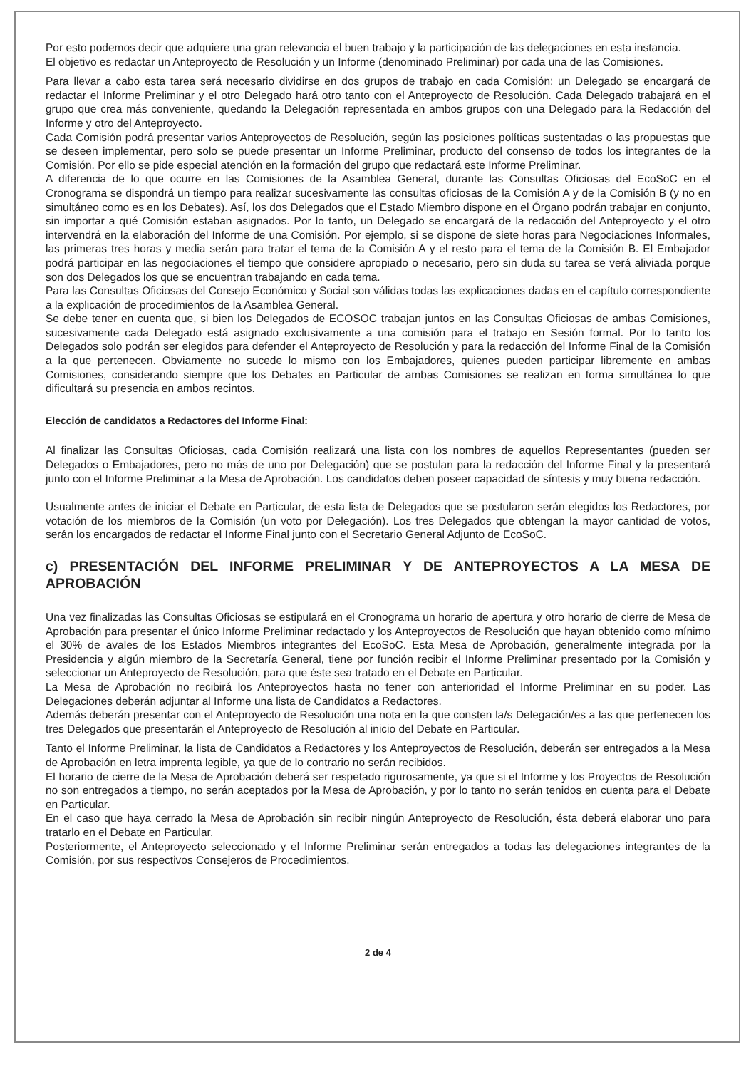Por esto podemos decir que adquiere una gran relevancia el buen trabajo y la participación de las delegaciones en esta instancia.
El objetivo es redactar un Anteproyecto de Resolución y un Informe (denominado Preliminar) por cada una de las Comisiones.
Para llevar a cabo esta tarea será necesario dividirse en dos grupos de trabajo en cada Comisión: un Delegado se encargará de redactar el Informe Preliminar y el otro Delegado hará otro tanto con el Anteproyecto de Resolución. Cada Delegado trabajará en el grupo que crea más conveniente, quedando la Delegación representada en ambos grupos con una Delegado para la Redacción del Informe y otro del Anteproyecto.
Cada Comisión podrá presentar varios Anteproyectos de Resolución, según las posiciones políticas sustentadas o las propuestas que se deseen implementar, pero solo se puede presentar un Informe Preliminar, producto del consenso de todos los integrantes de la Comisión. Por ello se pide especial atención en la formación del grupo que redactará este Informe Preliminar.
A diferencia de lo que ocurre en las Comisiones de la Asamblea General, durante las Consultas Oficiosas del EcoSoC en el Cronograma se dispondrá un tiempo para realizar sucesivamente las consultas oficiosas de la Comisión A y de la Comisión B (y no en simultáneo como es en los Debates). Así, los dos Delegados que el Estado Miembro dispone en el Órgano podrán trabajar en conjunto, sin importar a qué Comisión estaban asignados. Por lo tanto, un Delegado se encargará de la redacción del Anteproyecto y el otro intervendrá en la elaboración del Informe de una Comisión. Por ejemplo, si se dispone de siete horas para Negociaciones Informales, las primeras tres horas y media serán para tratar el tema de la Comisión A y el resto para el tema de la Comisión B. El Embajador podrá participar en las negociaciones el tiempo que considere apropiado o necesario, pero sin duda su tarea se verá aliviada porque son dos Delegados los que se encuentran trabajando en cada tema.
Para las Consultas Oficiosas del Consejo Económico y Social son válidas todas las explicaciones dadas en el capítulo correspondiente a la explicación de procedimientos de la Asamblea General.
Se debe tener en cuenta que, si bien los Delegados de ECOSOC trabajan juntos en las Consultas Oficiosas de ambas Comisiones, sucesivamente cada Delegado está asignado exclusivamente a una comisión para el trabajo en Sesión formal. Por lo tanto los Delegados solo podrán ser elegidos para defender el Anteproyecto de Resolución y para la redacción del Informe Final de la Comisión a la que pertenecen. Obviamente no sucede lo mismo con los Embajadores, quienes pueden participar libremente en ambas Comisiones, considerando siempre que los Debates en Particular de ambas Comisiones se realizan en forma simultánea lo que dificultará su presencia en ambos recintos.
Elección de candidatos a Redactores del Informe Final:
Al finalizar las Consultas Oficiosas, cada Comisión realizará una lista con los nombres de aquellos Representantes (pueden ser Delegados o Embajadores, pero no más de uno por Delegación) que se postulan para la redacción del Informe Final y la presentará junto con el Informe Preliminar a la Mesa de Aprobación. Los candidatos deben poseer capacidad de síntesis y muy buena redacción.
Usualmente antes de iniciar el Debate en Particular, de esta lista de Delegados que se postularon serán elegidos los Redactores, por votación de los miembros de la Comisión (un voto por Delegación). Los tres Delegados que obtengan la mayor cantidad de votos, serán los encargados de redactar el Informe Final junto con el Secretario General Adjunto de EcoSoC.
c) PRESENTACIÓN DEL INFORME PRELIMINAR Y DE ANTEPROYECTOS A LA MESA DE APROBACIÓN
Una vez finalizadas las Consultas Oficiosas se estipulará en el Cronograma un horario de apertura y otro horario de cierre de Mesa de Aprobación para presentar el único Informe Preliminar redactado y los Anteproyectos de Resolución que hayan obtenido como mínimo el 30% de avales de los Estados Miembros integrantes del EcoSoC. Esta Mesa de Aprobación, generalmente integrada por la Presidencia y algún miembro de la Secretaría General, tiene por función recibir el Informe Preliminar presentado por la Comisión y seleccionar un Anteproyecto de Resolución, para que éste sea tratado en el Debate en Particular.
La Mesa de Aprobación no recibirá los Anteproyectos hasta no tener con anterioridad el Informe Preliminar en su poder. Las Delegaciones deberán adjuntar al Informe una lista de Candidatos a Redactores.
Además deberán presentar con el Anteproyecto de Resolución una nota en la que consten la/s Delegación/es a las que pertenecen los tres Delegados que presentarán el Anteproyecto de Resolución al inicio del Debate en Particular.
Tanto el Informe Preliminar, la lista de Candidatos a Redactores y los Anteproyectos de Resolución, deberán ser entregados a la Mesa de Aprobación en letra imprenta legible, ya que de lo contrario no serán recibidos.
El horario de cierre de la Mesa de Aprobación deberá ser respetado rigurosamente, ya que si el Informe y los Proyectos de Resolución no son entregados a tiempo, no serán aceptados por la Mesa de Aprobación, y por lo tanto no serán tenidos en cuenta para el Debate en Particular.
En el caso que haya cerrado la Mesa de Aprobación sin recibir ningún Anteproyecto de Resolución, ésta deberá elaborar uno para tratarlo en el Debate en Particular.
Posteriormente, el Anteproyecto seleccionado y el Informe Preliminar serán entregados a todas las delegaciones integrantes de la Comisión, por sus respectivos Consejeros de Procedimientos.
2 de 4